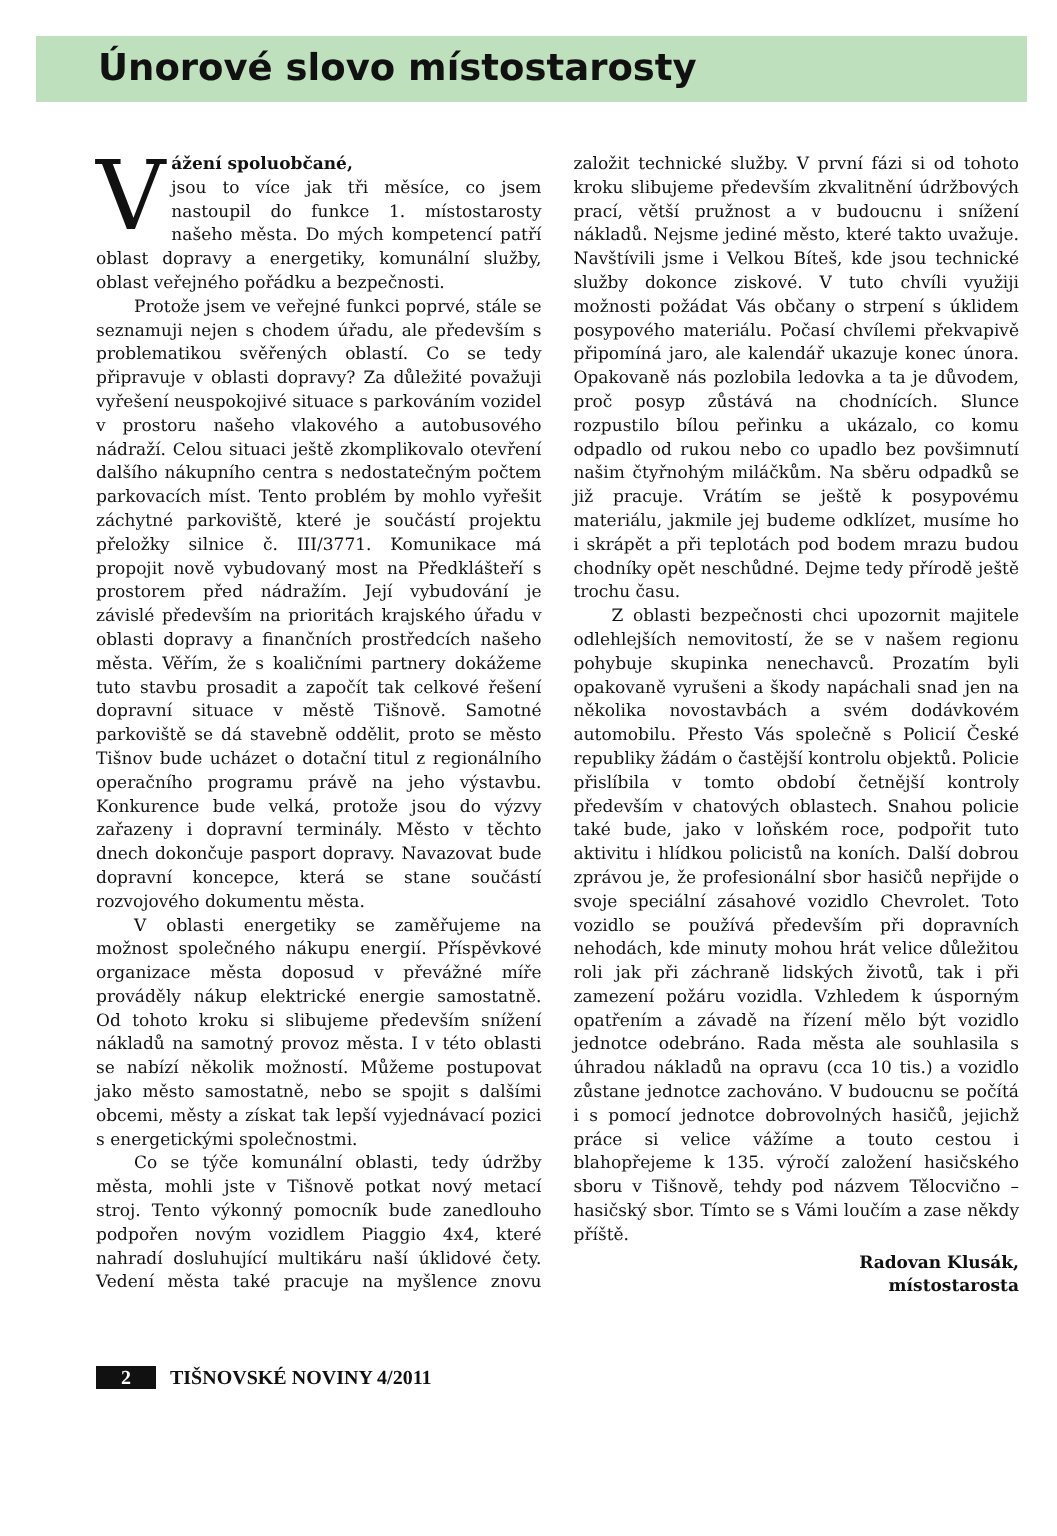Únorové slovo místostarosty
Vážení spoluobčané,
jsou to více jak tři měsíce, co jsem nastoupil do funkce 1. místostarosty našeho města. Do mých kompetencí patří oblast dopravy a energetiky, komunální služby, oblast veřejného pořádku a bezpečnosti.
Protože jsem ve veřejné funkci poprvé, stále se seznamuji nejen s chodem úřadu, ale především s problematikou svěřených oblastí. Co se tedy připravuje v oblasti dopravy? Za důležité považuji vyřešení neuspokojivé situace s parkováním vozidel v prostoru našeho vlakového a autobusového nádraží. Celou situaci ještě zkomplikovalo otevření dalšího nákupního centra s nedostatečným počtem parkovacích míst. Tento problém by mohlo vyřešit záchytné parkoviště, které je součástí projektu přeložky silnice č. III/3771. Komunikace má propojit nově vybudovaný most na Předklášteří s prostorem před nádražím. Její vybudování je závislé především na prioritách krajského úřadu v oblasti dopravy a finančních prostředcích našeho města. Věřím, že s koaličními partnery dokážeme tuto stavbu prosadit a započít tak celkové řešení dopravní situace v městě Tišnově. Samotné parkoviště se dá stavebně oddělit, proto se město Tišnov bude ucházet o dotační titul z regionálního operačního programu právě na jeho výstavbu. Konkurence bude velká, protože jsou do výzvy zařazeny i dopravní terminály. Město v těchto dnech dokončuje pasport dopravy. Navazovat bude dopravní koncepce, která se stane součástí rozvojového dokumentu města.
V oblasti energetiky se zaměřujeme na možnost společného nákupu energií. Příspěvkové organizace města doposud v převážné míře prováděly nákup elektrické energie samostatně. Od tohoto kroku si slibujeme především snížení nákladů na samotný provoz města. I v této oblasti se nabízí několik možností. Můžeme postupovat jako město samostatně, nebo se spojit s dalšími obcemi, městy a získat tak lepší vyjednávací pozici s energetickými společnostmi.
Co se týče komunální oblasti, tedy údržby města, mohli jste v Tišnově potkat nový metací stroj. Tento výkonný pomocník bude zanedlouho podpořen novým vozidlem Piaggio 4x4, které nahradí dosluhující multikáru naší úklidové čety. Vedení města také pracuje na myšlence znovu založit technické služby. V první fázi si od tohoto kroku slibujeme především zkvalitnění údržbových prací, větší pružnost a v budoucnu i snížení nákladů. Nejsme jediné město, které takto uvažuje. Navštívili jsme i Velkou Bíteš, kde jsou technické služby dokonce ziskové. V tuto chvíli využiji možnosti požádat Vás občany o strpení s úklidem posypového materiálu. Počasí chvílemi překvapivě připomíná jaro, ale kalendář ukazuje konec února. Opakovaně nás pozlobila ledovka a ta je důvodem, proč posyp zůstává na chodnících. Slunce rozpustilo bílou peřinku a ukázalo, co komu odpadlo od rukou nebo co upadlo bez povšimnutí našim čtyřnohým miláčkům. Na sběru odpadků se již pracuje. Vrátím se ještě k posypovému materiálu, jakmile jej budeme odklízet, musíme ho i skrápět a při teplotách pod bodem mrazu budou chodníky opět neschůdné. Dejme tedy přírodě ještě trochu času.
Z oblasti bezpečnosti chci upozornit majitele odlehlejších nemovitostí, že se v našem regionu pohybuje skupinka nenechavců. Prozatím byli opakovaně vyrušeni a škody napáchali snad jen na několika novostavbách a svém dodávkovém automobilu. Přesto Vás společně s Policií České republiky žádám o častější kontrolu objektů. Policie přislíbila v tomto období četnější kontroly především v chatových oblastech. Snahou policie také bude, jako v loňském roce, podpořit tuto aktivitu i hlídkou policistů na koních. Další dobrou zprávou je, že profesionální sbor hasičů nepřijde o svoje speciální zásahové vozidlo Chevrolet. Toto vozidlo se používá především při dopravních nehodách, kde minuty mohou hrát velice důležitou roli jak při záchraně lidských životů, tak i při zamezení požáru vozidla. Vzhledem k úsporným opatřením a závadě na řízení mělo být vozidlo jednotce odebráno. Rada města ale souhlasila s úhradou nákladů na opravu (cca 10 tis.) a vozidlo zůstane jednotce zachováno. V budoucnu se počítá i s pomocí jednotce dobrovolných hasičů, jejichž práce si velice vážíme a touto cestou i blahopřejeme k 135. výročí založení hasičského sboru v Tišnově, tehdy pod názvem Tělocvično – hasičský sbor. Tímto se s Vámi loučím a zase někdy příště.
Radovan Klusák,
místostarosta
2 TIŠNOVSKÉ NOVINY 4/2011